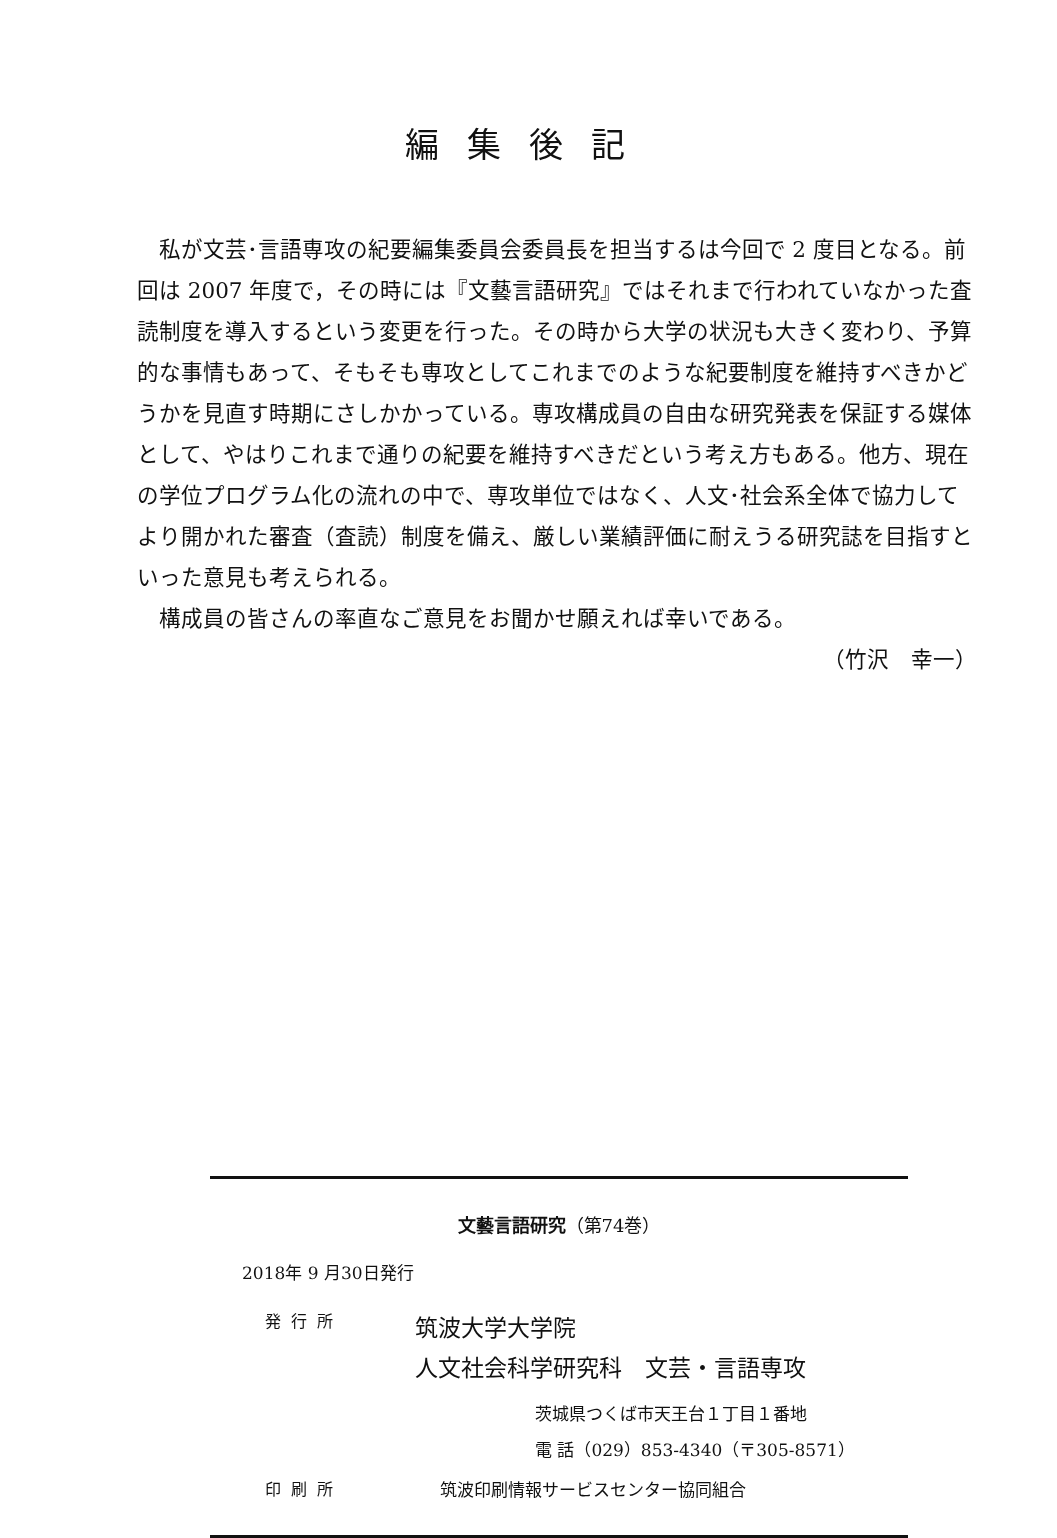編集後記
私が文芸･言語専攻の紀要編集委員会委員長を担当するは今回で 2 度目となる。前回は 2007 年度で，その時には『文藝言語研究』ではそれまで行われていなかった査読制度を導入するという変更を行った。その時から大学の状況も大きく変わり、予算的な事情もあって、そもそも専攻としてこれまでのような紀要制度を維持すべきかどうかを見直す時期にさしかかっている。専攻構成員の自由な研究発表を保証する媒体として、やはりこれまで通りの紀要を維持すべきだという考え方もある。他方、現在の学位プログラム化の流れの中で、専攻単位ではなく、人文･社会系全体で協力してより開かれた審査（査読）制度を備え、厳しい業績評価に耐えうる研究誌を目指すといった意見も考えられる。
構成員の皆さんの率直なご意見をお聞かせ願えれば幸いである。
（竹沢　幸一）
文藝言語研究（第74巻）
2018年 9 月30日発行
発行所
筑波大学大学院
人文社会科学研究科　文芸・言語専攻
茨城県つくば市天王台１丁目１番地
電 話（029）853-4340（〒305-8571）
印刷所 筑波印刷情報サービスセンター協同組合